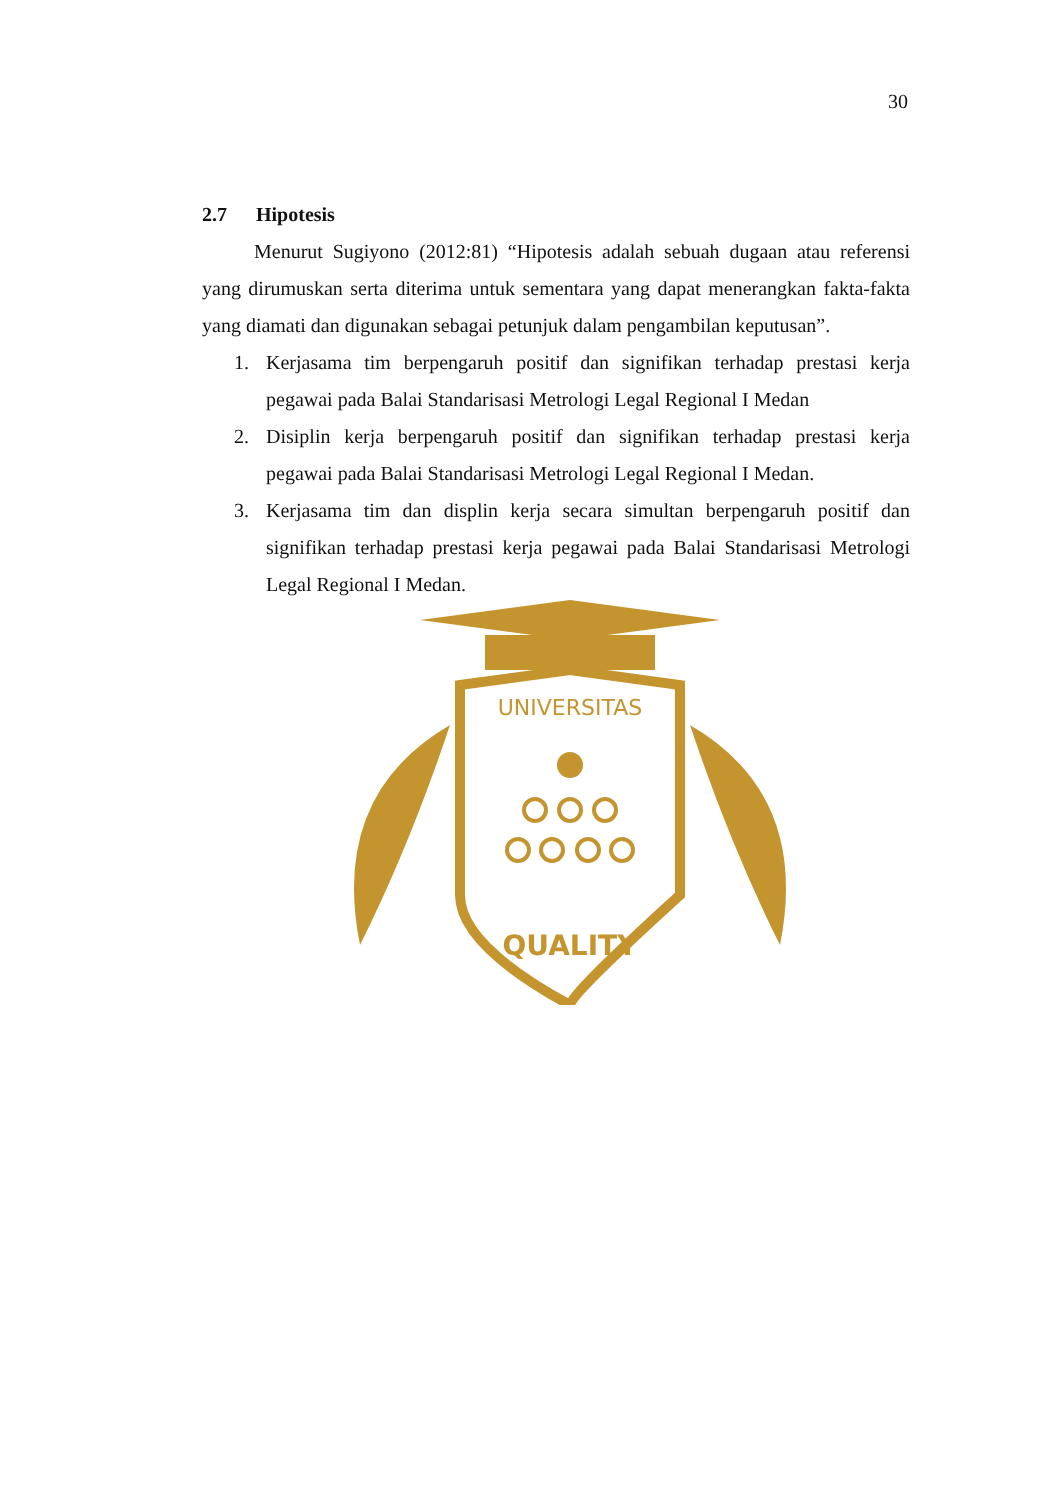30
2.7 Hipotesis
Menurut Sugiyono (2012:81) “Hipotesis adalah sebuah dugaan atau referensi yang dirumuskan serta diterima untuk sementara yang dapat menerangkan fakta-fakta yang diamati dan digunakan sebagai petunjuk dalam pengambilan keputusan”.
1. Kerjasama tim berpengaruh positif dan signifikan terhadap prestasi kerja pegawai pada Balai Standarisasi Metrologi Legal Regional I Medan
2. Disiplin kerja berpengaruh positif dan signifikan terhadap prestasi kerja pegawai pada Balai Standarisasi Metrologi Legal Regional I Medan.
3. Kerjasama tim dan displin kerja secara simultan berpengaruh positif dan signifikan terhadap prestasi kerja pegawai pada Balai Standarisasi Metrologi Legal Regional I Medan.
UNIVERSITAS
QUALITY